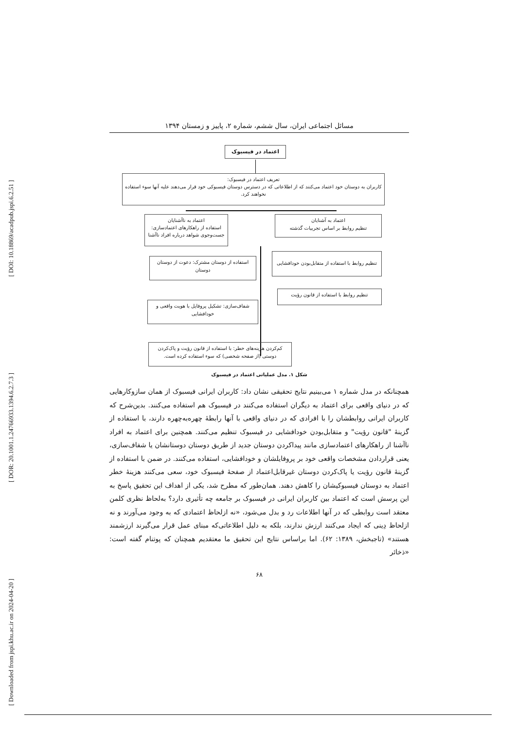[ DOI: 10.18869/acadpub.jspi.6.2.51 ]
[ DOR: 20.1001.1.24766933.1394.6.2.7.3 ]
[ Downloaded from jspi.khu.ac.ir on 2024-04-20 ]
مسائل اجتماعی ایران، سال ششم، شماره ۲، پاییز و زمستان ۱۳۹۴
اعتماد در فیسبوک
تعریف اعتماد در فیسبوک:
کاربران به دوستان خود اعتماد می‌کنند که از اطلاعاتی که در دسترس دوستان فیسبوکی خود قرار می‌دهند علیه آنها سوء استفاده نخواهند کرد.
اعتماد به آشنایان
تنظیم روابط بر اساس تجربیات گذشته
تنظیم روابط با استفاده از متقابل‌بودن خودافشایی
تنظیم روابط با استفاده از قانون رؤیت
اعتماد به ناآشنایان
استفاده از راهکارهای اعتمادسازی:
جست‌وجوی شواهد درباره افراد ناآشنا
استفاده از دوستان مشترک: دعوت از دوستان دوستان
شفاف‌سازی: تشکیل پروفایل با هویت واقعی و خودافشایی
کم‌کردن هزینه‌های خطر: با استفاده از قانون رؤیت و پاک‌کردن دوستی (از صفحه شخصی) که سوء استفاده کرده است.
شکل ۱. مدل عملیاتی اعتماد در فیسبوک
همچنانکه در مدل شماره ۱ می‌بینیم نتایج تحقیقی نشان داد: کاربران ایرانی فیسبوک از همان سازوکارهایی که در دنیای واقعی برای اعتماد به دیگران استفاده می‌کنند در فیسبوک هم استفاده می‌کنند. بدین‌شرح که کاربران ایرانی روابطشان را با افرادی که در دنیای واقعی با آنها رابطۀ چهره‌به‌چهره دارند، با استفاده از گزینۀ "قانون رؤیت" و متقابل‌بودن خودافشایی در فیسبوک تنظیم می‌کنند. همچنین برای اعتماد به افراد ناآشنا از راهکارهای اعتمادسازی مانند پیداکردن دوستان جدید از طریق دوستان دوستانشان یا شفاف‌سازی، یعنی قراردادن مشخصات واقعی خود بر پروفایلشان و خودافشایی، استفاده می‌کنند. در ضمن با استفاده از گزینۀ قانون رؤیت یا پاک‌کردن دوستان غیرقابل‌اعتماد از صفحۀ فیسبوک خود، سعی می‌کنند هزینۀ خطر اعتماد به دوستان فیسبوکیشان را کاهش دهند. همان‌طور که مطرح شد، یکی از اهداف این تحقیق پاسخ به این پرسش است که اعتماد بین کاربران ایرانی در فیسبوک بر جامعه چه تأثیری دارد؟ به‌لحاظ نظری کلمن معتقد است روابطی که در آنها اطلاعات رد و بدل می‌شود، «نه ازلحاظ اعتمادی که به وجود می‌آورند و نه ازلحاظ دِینی که ایجاد می‌کنند ارزش ندارند، بلکه به دلیل اطلاعاتی‌که مبنای عمل قرار می‌گیرند ارزشمند هستند» (تاجبخش، ۱۳۸۹: ۶۲). اما براساس نتایج این تحقیق ما معتقدیم همچنان که پوتنام گفته است: «ذخائر
۶۸